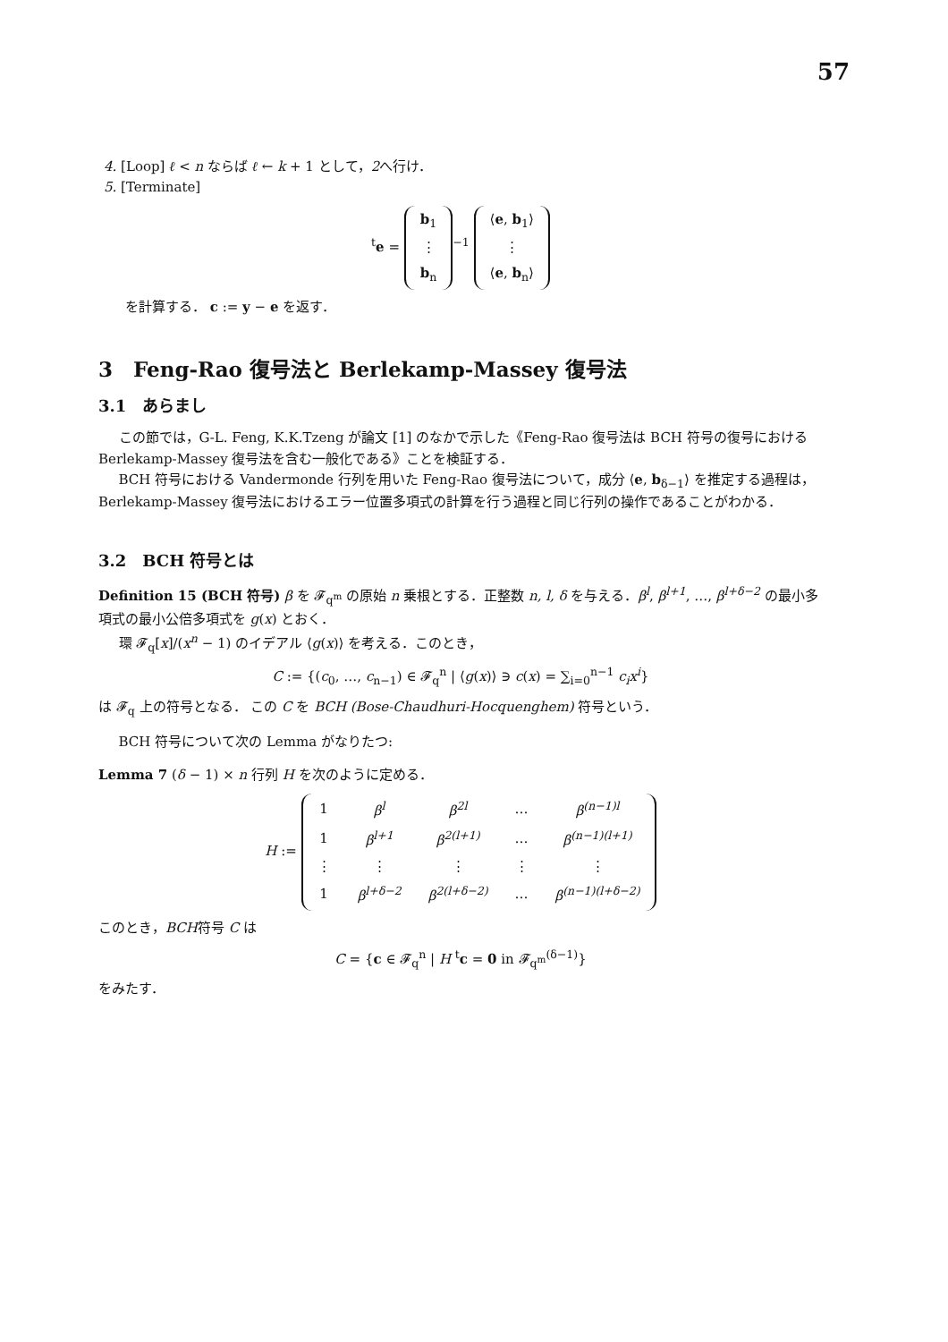57
4. [Loop] ℓ < n ならば ℓ ← k + 1 として，2へ行け．
5. [Terminate]
<sup>t</sup> e =
| b<sub>1</sub> |
| ⋮ |
| b<sub>n</sub> |
<sup>−1</sup>
| ⟨ e , b<sub>1</sub>⟩ |
| ⋮ |
| ⟨ e , b<sub>n</sub>⟩ |
を計算する． c := y − e を返す．
3　Feng-Rao 復号法と Berlekamp-Massey 復号法
3.1　あらまし
この節では，G-L. Feng, K.K.Tzeng が論文 [1] のなかで示した《Feng-Rao 復号法は BCH 符号の復号における Berlekamp-Massey 復号法を含む一般化である》ことを検証する．
BCH 符号における Vandermonde 行列を用いた Feng-Rao 復号法について，成分 ⟨e, b<sub>δ−1</sub>⟩ を推定する過程は，Berlekamp-Massey 復号法におけるエラー位置多項式の計算を行う過程と同じ行列の操作であることがわかる．
3.2　BCH 符号とは
Definition 15 (BCH 符号) β を 𝓕<sub>q<sup>m</sup></sub> の原始 n 乗根とする．正整数 n, l, δ を与える．β<sup>l</sup>, β<sup>l+1</sup>, …, β<sup>l+δ−2</sup> の最小多項式の最小公倍多項式を g(x) とおく．
環 𝓕<sub>q</sub>[x]/(x<sup>n</sup> − 1) のイデアル ⟨g(x)⟩ を考える．このとき，
C := {(c<sub>0</sub>, …, c<sub>n−1</sub>) ∈ 𝓕<sub>q</sub><sup>n</sup> | ⟨g(x)⟩ ∋ c(x) = ∑<sub>i=0</sub><sup>n−1</sup> c<sub>i</sub>x<sup>i</sup>}
は 𝓕<sub>q</sub> 上の符号となる． この C を BCH (Bose-Chaudhuri-Hocquenghem) 符号という．
BCH 符号について次の Lemma がなりたつ:
Lemma 7 (δ − 1) × n 行列 H を次のように定める．
H :=
| 1 | β<sup>l</sup> | β<sup>2l</sup> | … | β<sup>(n−1)l</sup> |
| 1 | β<sup>l+1</sup> | β<sup>2(l+1)</sup> | … | β<sup>(n−1)(l+1)</sup> |
| ⋮ | ⋮ | ⋮ | ⋮ | ⋮ |
| 1 | β<sup>l+δ−2</sup> | β<sup>2(l+δ−2)</sup> | … | β<sup>(n−1)(l+δ−2)</sup> |
このとき，BCH符号 C は
C = {c ∈ 𝓕<sub>q</sub><sup>n</sup> | H <sup>t</sup>c = 0 in 𝓕<sub>q<sup>m</sup></sub><sup>(δ−1)</sup>}
をみたす．